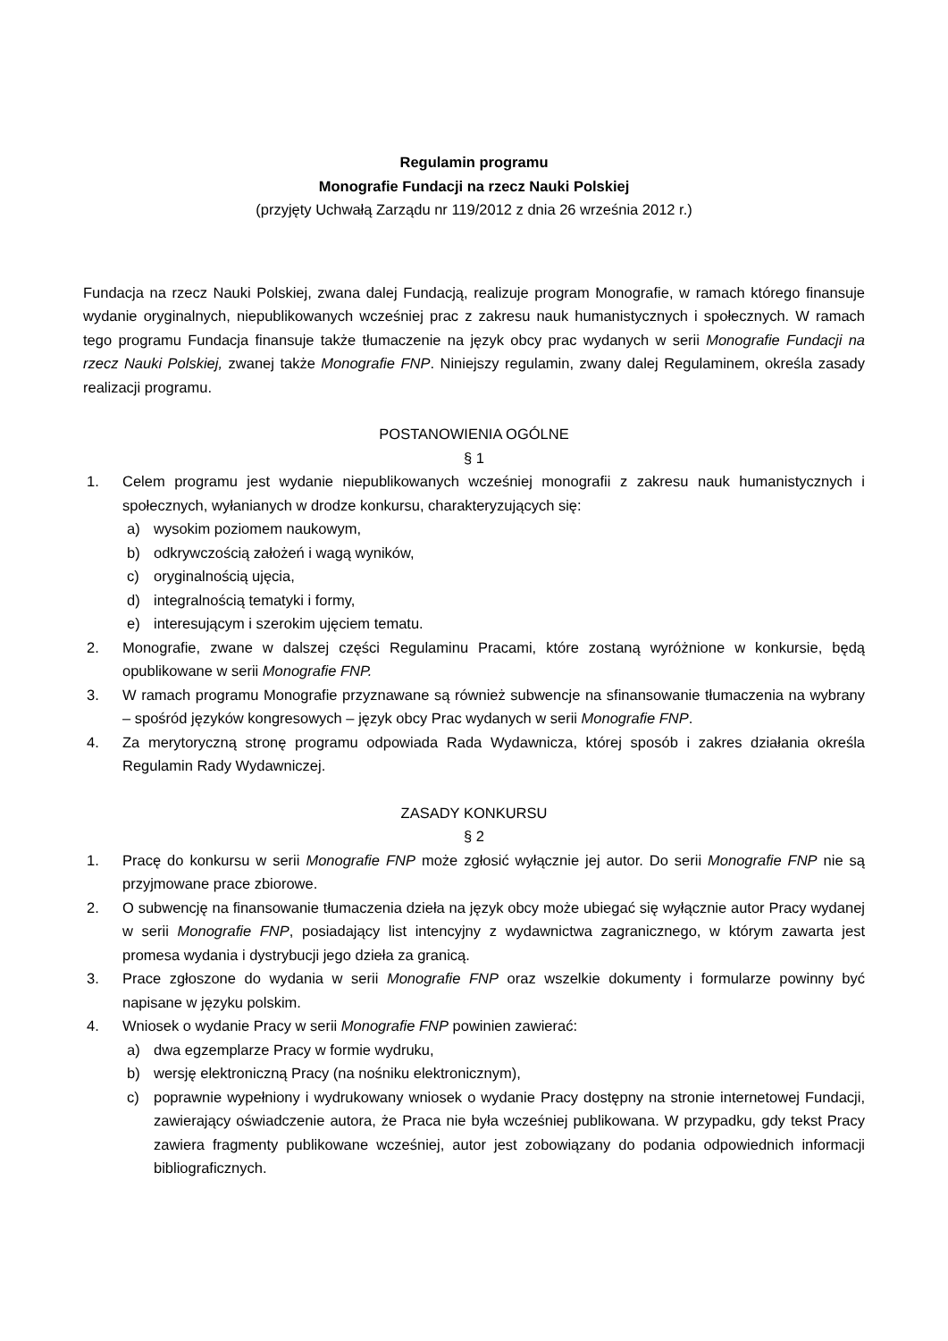Regulamin programu
Monografie Fundacji na rzecz Nauki Polskiej
(przyjęty Uchwałą Zarządu nr 119/2012 z dnia 26 września 2012 r.)
Fundacja na rzecz Nauki Polskiej, zwana dalej Fundacją, realizuje program Monografie, w ramach którego finansuje wydanie oryginalnych, niepublikowanych wcześniej prac z zakresu nauk humanistycznych i społecznych. W ramach tego programu Fundacja finansuje także tłumaczenie na język obcy prac wydanych w serii Monografie Fundacji na rzecz Nauki Polskiej, zwanej także Monografie FNP. Niniejszy regulamin, zwany dalej Regulaminem, określa zasady realizacji programu.
POSTANOWIENIA OGÓLNE
§ 1
1. Celem programu jest wydanie niepublikowanych wcześniej monografii z zakresu nauk humanistycznych i społecznych, wyłanianych w drodze konkursu, charakteryzujących się:
a) wysokim poziomem naukowym,
b) odkrywczością założeń i wagą wyników,
c) oryginalnością ujęcia,
d) integralnością tematyki i formy,
e) interesującym i szerokim ujęciem tematu.
2. Monografie, zwane w dalszej części Regulaminu Pracami, które zostaną wyróżnione w konkursie, będą opublikowane w serii Monografie FNP.
3. W ramach programu Monografie przyznawane są również subwencje na sfinansowanie tłumaczenia na wybrany – spośród języków kongresowych – język obcy Prac wydanych w serii Monografie FNP.
4. Za merytoryczną stronę programu odpowiada Rada Wydawnicza, której sposób i zakres działania określa Regulamin Rady Wydawniczej.
ZASADY KONKURSU
§ 2
1. Pracę do konkursu w serii Monografie FNP może zgłosić wyłącznie jej autor. Do serii Monografie FNP nie są przyjmowane prace zbiorowe.
2. O subwencję na finansowanie tłumaczenia dzieła na język obcy może ubiegać się wyłącznie autor Pracy wydanej w serii Monografie FNP, posiadający list intencyjny z wydawnictwa zagranicznego, w którym zawarta jest promesa wydania i dystrybucji jego dzieła za granicą.
3. Prace zgłoszone do wydania w serii Monografie FNP oraz wszelkie dokumenty i formularze powinny być napisane w języku polskim.
4. Wniosek o wydanie Pracy w serii Monografie FNP powinien zawierać:
a) dwa egzemplarze Pracy w formie wydruku,
b) wersję elektroniczną Pracy (na nośniku elektronicznym),
c) poprawnie wypełniony i wydrukowany wniosek o wydanie Pracy dostępny na stronie internetowej Fundacji, zawierający oświadczenie autora, że Praca nie była wcześniej publikowana. W przypadku, gdy tekst Pracy zawiera fragmenty publikowane wcześniej, autor jest zobowiązany do podania odpowiednich informacji bibliograficznych.